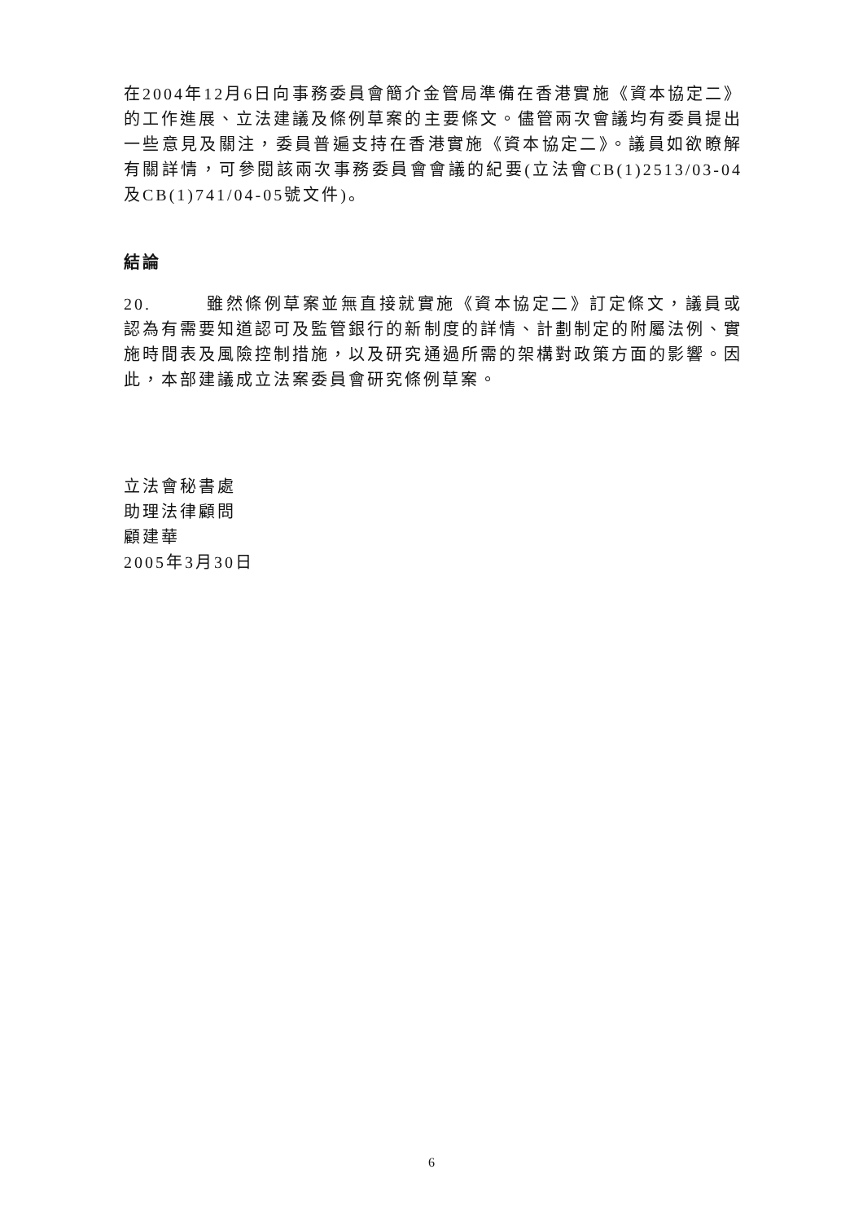在2004年12月6日向事務委員會簡介金管局準備在香港實施《資本協定二》的工作進展、立法建議及條例草案的主要條文。儘管兩次會議均有委員提出一些意見及關注，委員普遍支持在香港實施《資本協定二》。議員如欲瞭解有關詳情，可參閱該兩次事務委員會會議的紀要(立法會CB(1)2513/03-04及CB(1)741/04-05號文件)。
結論
20. 雖然條例草案並無直接就實施《資本協定二》訂定條文，議員或認為有需要知道認可及監管銀行的新制度的詳情、計劃制定的附屬法例、實施時間表及風險控制措施，以及研究通過所需的架構對政策方面的影響。因此，本部建議成立法案委員會研究條例草案。
立法會秘書處
助理法律顧問
顧建華
2005年3月30日
6